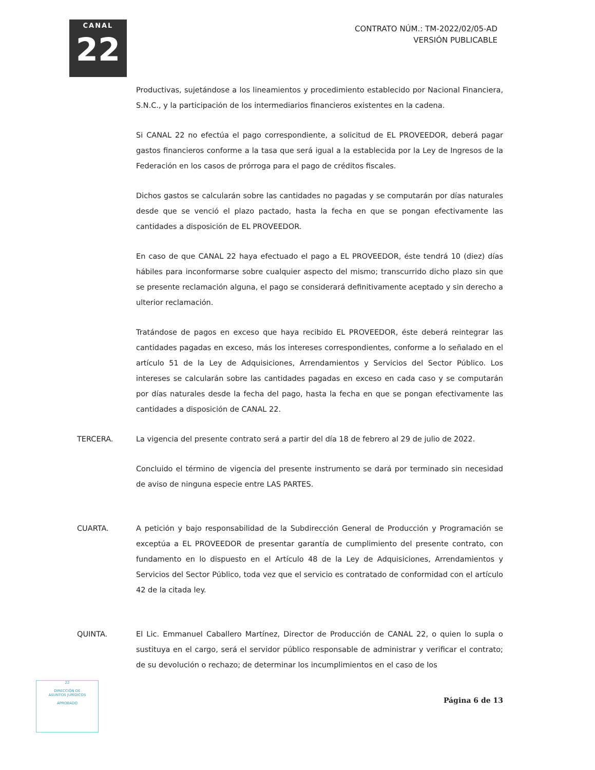CANAL
22
CONTRATO NÚM.: TM-2022/02/05-AD
VERSIÓN PUBLICABLE
Productivas, sujetándose a los lineamientos y procedimiento establecido por Nacional Financiera, S.N.C., y la participación de los intermediarios financieros existentes en la cadena.
Si CANAL 22 no efectúa el pago correspondiente, a solicitud de EL PROVEEDOR, deberá pagar gastos financieros conforme a la tasa que será igual a la establecida por la Ley de Ingresos de la Federación en los casos de prórroga para el pago de créditos fiscales.
Dichos gastos se calcularán sobre las cantidades no pagadas y se computarán por días naturales desde que se venció el plazo pactado, hasta la fecha en que se pongan efectivamente las cantidades a disposición de EL PROVEEDOR.
En caso de que CANAL 22 haya efectuado el pago a EL PROVEEDOR, éste tendrá 10 (diez) días hábiles para inconformarse sobre cualquier aspecto del mismo; transcurrido dicho plazo sin que se presente reclamación alguna, el pago se considerará definitivamente aceptado y sin derecho a ulterior reclamación.
Tratándose de pagos en exceso que haya recibido EL PROVEEDOR, éste deberá reintegrar las cantidades pagadas en exceso, más los intereses correspondientes, conforme a lo señalado en el artículo 51 de la Ley de Adquisiciones, Arrendamientos y Servicios del Sector Público. Los intereses se calcularán sobre las cantidades pagadas en exceso en cada caso y se computarán por días naturales desde la fecha del pago, hasta la fecha en que se pongan efectivamente las cantidades a disposición de CANAL 22.
TERCERA. La vigencia del presente contrato será a partir del día 18 de febrero al 29 de julio de 2022.
Concluido el término de vigencia del presente instrumento se dará por terminado sin necesidad de aviso de ninguna especie entre LAS PARTES.
CUARTA. A petición y bajo responsabilidad de la Subdirección General de Producción y Programación se exceptúa a EL PROVEEDOR de presentar garantía de cumplimiento del presente contrato, con fundamento en lo dispuesto en el Artículo 48 de la Ley de Adquisiciones, Arrendamientos y Servicios del Sector Público, toda vez que el servicio es contratado de conformidad con el artículo 42 de la citada ley.
QUINTA. El Lic. Emmanuel Caballero Martínez, Director de Producción de CANAL 22, o quien lo supla o sustituya en el cargo, será el servidor público responsable de administrar y verificar el contrato; de su devolución o rechazo; de determinar los incumplimientos en el caso de los
Página 6 de 13
22
DIRECCIÓN DE
ASUNTOS JURÍDICOS
APROBADO